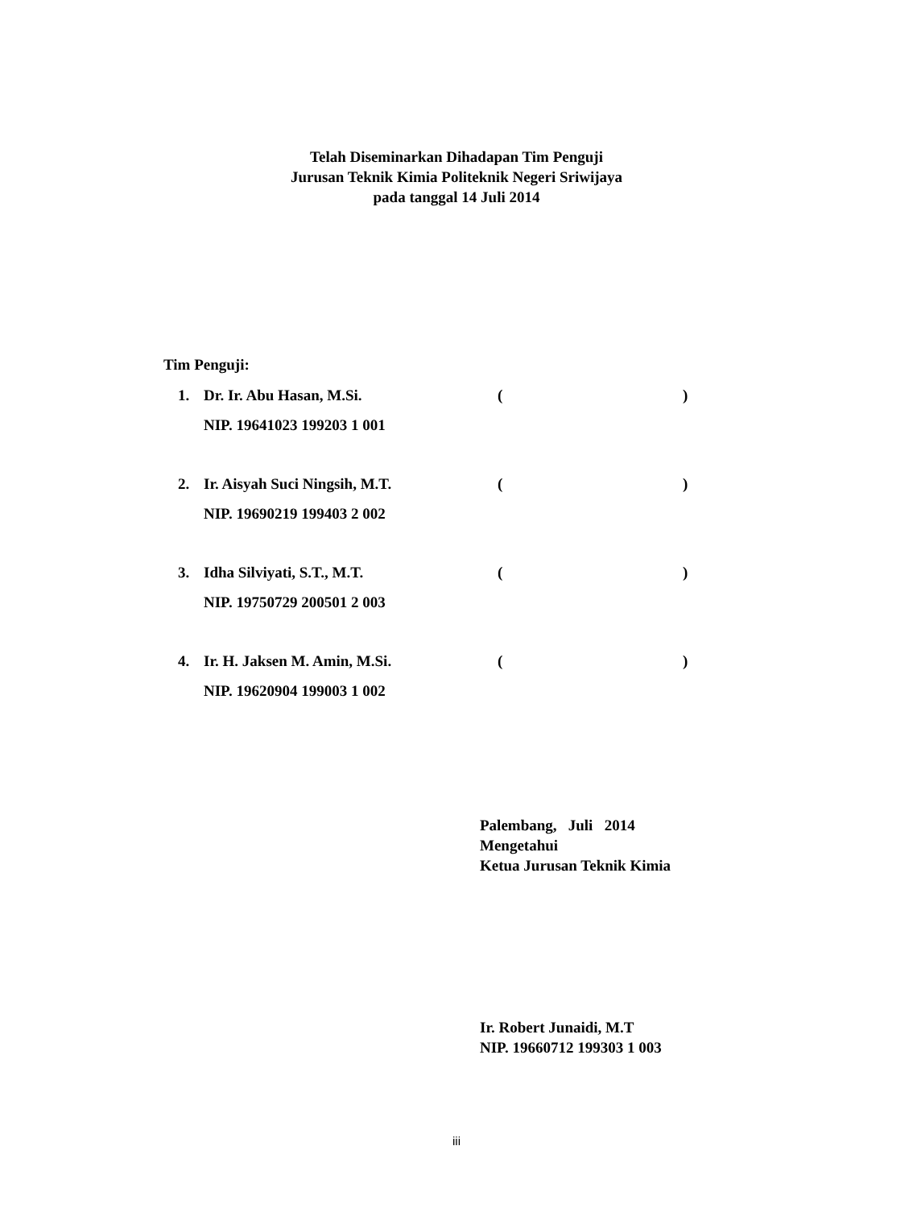Telah Diseminarkan Dihadapan Tim Penguji
Jurusan Teknik Kimia Politeknik Negeri Sriwijaya
pada tanggal 14 Juli 2014
Tim Penguji:
| 1. | Dr. Ir. Abu Hasan, M.Si. | ( | ) |
| | NIP. 19641023 199203 1 001 | | |
| 2. | Ir. Aisyah Suci Ningsih, M.T. | ( | ) |
| | NIP. 19690219 199403 2 002 | | |
| 3. | Idha Silviyati, S.T., M.T. | ( | ) |
| | NIP. 19750729 200501 2 003 | | |
| 4. | Ir. H. Jaksen M. Amin, M.Si. | ( | ) |
| | NIP. 19620904 199003 1 002 | | |
Palembang, Juli 2014
Mengetahui
Ketua Jurusan Teknik Kimia
Ir. Robert Junaidi, M.T
NIP. 19660712 199303 1 003
iii